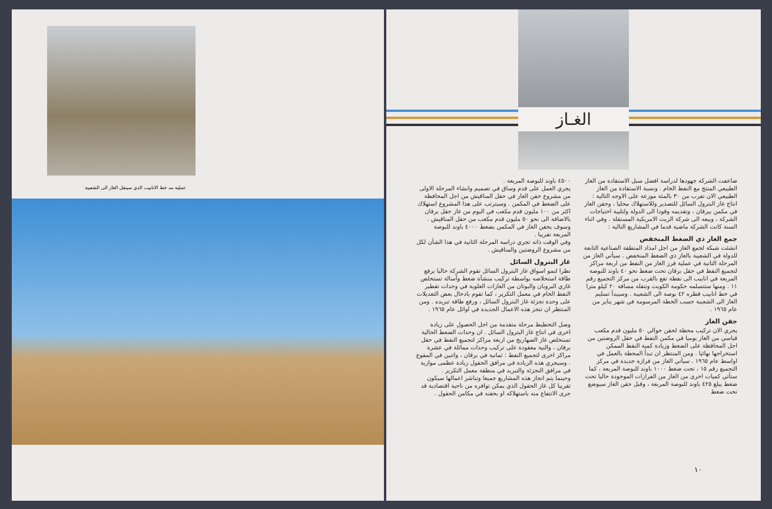عملية مد خط الانابيب الذي سينقل الغاز الى الشعيبة
الغـاز
ضاعفت الشركة جهودها لدراسة افضل سبل الاستفادة من الغاز الطبيعي المنتج مع النفط الخام . ونسبة الاستفادة من الغاز الطبيعي الان تقرب من ٣٠ بالمئة موزعة على الاوجه التالية : انتاج غاز البترول السائل للتصدير وللاستهلاك محليا ، وحقن الغاز في مكمن بيرقان ، وتقديمه وقودا الى الدولة ولتلبية احتياجات الشركة ، وبيعه الى شركة الزيت الامريكية المستقلة . وفي اثناء السنة كانت الشركة ماضية قدما في المشاريع التالية :
جمع الغاز ذي الضغط المنخفض
انشئت شبكة لجمع الغاز من اجل امداد المنطقة الصناعية التابعة للدولة في الشعيبة بالغاز ذي الضغط المنخفض . سيأتي الغاز من المرحلة الثانية في عملية فرز الغاز من النفط من اربعة مراكز لتجميع النفط في حقل برقان تحت ضغط نحو ٤٠ باوند للبوصة المربعة في انابيب الى نقطة تقع بالقرب من مركز التجميع رقم ١١ . ومنها ستتسلمه حكومة الكويت وتنقله مسافة ٢٠ كيلو مترا في خط انابيب قطره ٤٢ بوصة الى الشعيبة . وسيبدأ تسليم الغاز الى الشعيبة حسب الخطة المرسومة في شهر يناير من عام ١٩٦٥ .
حقن الغاز
يجري الان تركيب محطة لحقن حوالي ٥٠ مليون قدم مكعب قياسي من الغاز يوميا في مكمن النفط في حقل الروضتين من اجل المحافظة على الضغط وزيادة كمية النفط الممكن استخراجها نهائيا . ومن المنتظر ان تبدأ المحطة بالعمل في اواسط عام ١٩٦٥ . سيأتي الغاز من فرازة جديدة في مركز التجميع رقم ١٥ ، تحت ضغط ١٠٠٠ باوند للبوصة المربعة ، كما ستأتي كميات اخرى من الغاز من الفرازات الموجودة حاليا تحت ضغط يبلغ ٤٢٥ باوند للبوصة المربعة ، وقبل حقن الغاز سيوضع تحت ضغط
٤٥٠٠ باوند للبوصة المربعة .
يجري العمل على قدم وساق في تصميم وانشاء المرحلة الاولى من مشروع حقن الغاز في حقل المناقيش من اجل المحافظة على الضغط في المكمن . وسيترتب على هذا المشروع استهلاك اكثر من ١٠٠ مليون قدم مكعب في اليوم من غاز حقل برقان بالاضافة الى نحو ٥٠ مليون قدم مكعب من حقل المناقيش . وسوف يحقن الغاز في المكمن بضغط ٤٠٠٠ باوند للبوصة المربعة تقريبا .
وفي الوقت ذاته تجري دراسة المرحلة الثانية في هذا الشأن لكل من مشروع الروضتين والمناقيش .
غاز البترول السائل
نظرا لنمو اسواق غاز البترول السائل تقوم الشركة حاليا برفع طاقة استخلاصه بواسطة تركيب منشآة ضغط وآسالة تستخلص غازي البروبان والبوتان من الغازات العلوية في وحدات تقطير النفط الخام في معمل التكرير ، كما تقوم بادخال بعض التعديلات على وحدة تجزئة غاز البترول السائل ، ورفع طاقة تبريده . ومن المنتظر ان تنجز هذه الاعمال الجديدة في اوائل عام ١٩٦٥ .
وصل التخطيط مرحلة متقدمة من اجل الحصول على زيادة اخرى في انتاج غاز البترول السائل . ان وحدات الضغط الحالية تستخلص غاز الصهاريج من اربعة مراكز لتجميع النفط في حقل برقان ، والنية معقودة على تركيب وحدات مماثلة في عشرة مراكز اخرى لتجميع النفط : ثمانية في برقان ، واثنين في المقوع . وسيجري هذه الزيادة في مرافق الحقول زيادة عظمى موازية في مرافق التجزئة والتبريد في منطقة معمل التكرير .
وحينما يتم انجاز هذه المشاريع جميعا وتباشر اعمالها سيكون تقريبا كل غاز الحقول الذي يمكن توافره من ناحية اقتصادية قد جرى الانتفاع منه باستهلاكه او بحقنه في مكامن الحقول .
١٠